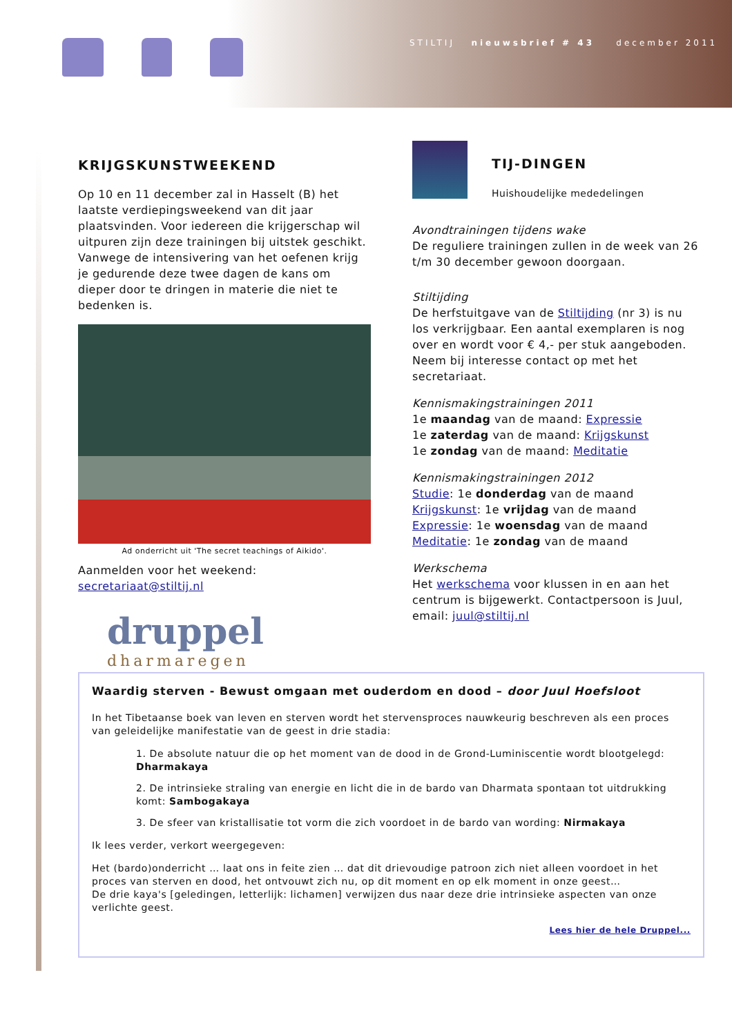STILTIJ nieuwsbrief # 43 december 2011
KRIJGSKUNSTWEEKEND
Op 10 en 11 december zal in Hasselt (B) het laatste verdiepingsweekend van dit jaar plaatsvinden. Voor iedereen die krijgerschap wil uitpuren zijn deze trainingen bij uitstek geschikt. Vanwege de intensivering van het oefenen krijg je gedurende deze twee dagen de kans om dieper door te dringen in materie die niet te bedenken is.
Ad onderricht uit 'The secret teachings of Aikido'.
Aanmelden voor het weekend: secretariaat@stiltij.nl
TIJ-DINGEN
Huishoudelijke mededelingen
Avondtrainingen tijdens wake
De reguliere trainingen zullen in de week van 26 t/m 30 december gewoon doorgaan.
Stiltijding
De herfstuitgave van de Stiltijding (nr 3) is nu los verkrijgbaar. Een aantal exemplaren is nog over en wordt voor € 4,- per stuk aangeboden. Neem bij interesse contact op met het secretariaat.
Kennismakingstrainingen 2011
1e maandag van de maand: Expressie
1e zaterdag van de maand: Krijgskunst
1e zondag van de maand: Meditatie
Kennismakingstrainingen 2012
Studie: 1e donderdag van de maand
Krijgskunst: 1e vrijdag van de maand
Expressie: 1e woensdag van de maand
Meditatie: 1e zondag van de maand
Werkschema
Het werkschema voor klussen in en aan het centrum is bijgewerkt. Contactpersoon is Juul, email: juul@stiltij.nl
druppel
dharmaregen
Waardig sterven - Bewust omgaan met ouderdom en dood – door Juul Hoefsloot
In het Tibetaanse boek van leven en sterven wordt het stervensproces nauwkeurig beschreven als een proces van geleidelijke manifestatie van de geest in drie stadia:
1. De absolute natuur die op het moment van de dood in de Grond-Luminiscentie wordt blootgelegd: Dharmakaya
2. De intrinsieke straling van energie en licht die in de bardo van Dharmata spontaan tot uitdrukking komt: Sambogakaya
3. De sfeer van kristallisatie tot vorm die zich voordoet in de bardo van wording: Nirmakaya
Ik lees verder, verkort weergegeven:
Het (bardo)onderricht … laat ons in feite zien … dat dit drievoudige patroon zich niet alleen voordoet in het proces van sterven en dood, het ontvouwt zich nu, op dit moment en op elk moment in onze geest…
De drie kaya's [geledingen, letterlijk: lichamen] verwijzen dus naar deze drie intrinsieke aspecten van onze verlichte geest.
Lees hier de hele Druppel...